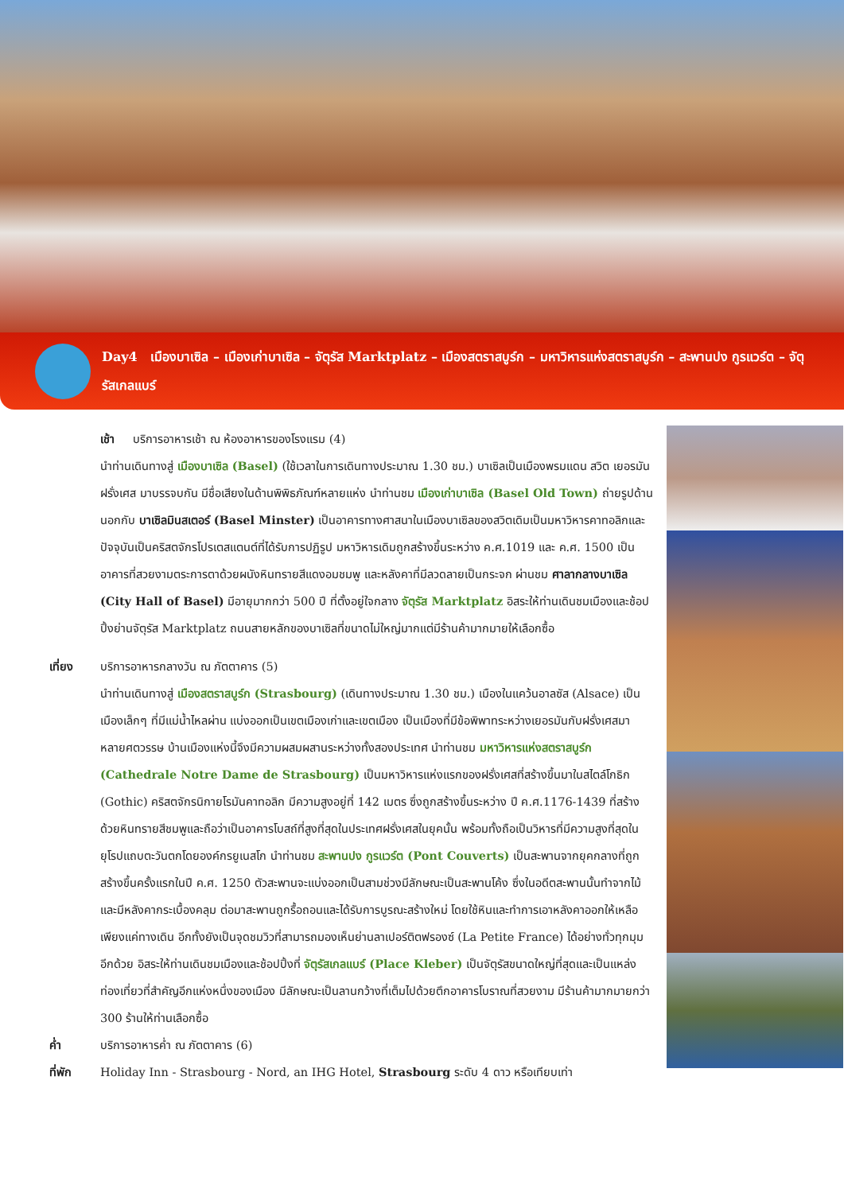Day4 เมืองบาเซิล – เมืองเก่าบาเซิล – จัตุรัส Marktplatz – เมืองสตราสบูร์ก – มหาวิหารแห่งสตราสบูร์ก – สะพานปง กูรแวร์ต – จัตุรัสเกลแบร์
เช้า บริการอาหารเช้า ณ ห้องอาหารของโรงแรม (4)
นำท่านเดินทางสู่ เมืองบาเซิล (Basel) (ใช้เวลาในการเดินทางประมาณ 1.30 ชม.) บาเซิลเป็นเมืองพรมแดน สวิต เยอรมัน ฝรั่งเศส มาบรรจบกัน มีชื่อเสียงในด้านพิพิธภัณฑ์หลายแห่ง นำท่านชม เมืองเก่าบาเซิล (Basel Old Town) ถ่ายรูปด้านนอกกับ บาเซิลมินสเตอร์ (Basel Minster) เป็นอาคารทางศาสนาในเมืองบาเซิลของสวิตเดิมเป็นมหาวิหารคาทอลิกและปัจจุบันเป็นคริสตจักรโปรเตสแตนต์ที่ได้รับการปฏิรูป มหาวิหารเดิมถูกสร้างขึ้นระหว่าง ค.ศ.1019 และ ค.ศ. 1500 เป็นอาคารที่สวยงามตระการตาด้วยผนังหินทรายสีแดงอมชมพู และหลังคาที่มีลวดลายเป็นกระจก ผ่านชม ศาลากลางบาเซิล (City Hall of Basel) มีอายุมากกว่า 500 ปี ที่ตั้งอยู่ใจกลาง จัตุรัส Marktplatz อิสระให้ท่านเดินชมเมืองและช้อปปิ้งย่านจัตุรัส Marktplatz ถนนสายหลักของบาเซิลที่ขนาดไม่ใหญ่มากแต่มีร้านค้ามากมายให้เลือกซื้อ
เที่ยง บริการอาหารกลางวัน ณ ภัตตาคาร (5)
นำท่านเดินทางสู่ เมืองสตราสบูร์ก (Strasbourg) (เดินทางประมาณ 1.30 ชม.) เมืองในแคว้นอาลซัส (Alsace) เป็นเมืองเล็กๆ ที่มีแม่น้ำไหลผ่าน แบ่งออกเป็นเขตเมืองเก่าและเขตเมือง เป็นเมืองที่มีข้อพิพาทระหว่างเยอรมันกับฝรั่งเศสมาหลายศตวรรษ บ้านเมืองแห่งนี้จึงมีความผสมผสานระหว่างทั้งสองประเทศ นำท่านชม มหาวิหารแห่งสตราสบูร์ก (Cathedrale Notre Dame de Strasbourg) เป็นมหาวิหารแห่งแรกของฝรั่งเศสที่สร้างขึ้นมาในสไตล์โกธิก (Gothic) คริสตจักรนิกายโรมันคาทอลิก มีความสูงอยู่ที่ 142 เมตร ซึ่งถูกสร้างขึ้นระหว่าง ปี ค.ศ.1176-1439 ที่สร้างด้วยหินทรายสีชมพูและถือว่าเป็นอาคารโบสถ์ที่สูงที่สุดในประเทศฝรั่งเศสในยุคนั้น พร้อมทั้งถือเป็นวิหารที่มีความสูงที่สุดในยุโรปแถบตะวันตกโดยองค์กรยูเนสโก นำท่านชม สะพานปง กูรแวร์ต (Pont Couverts) เป็นสะพานจากยุคกลางที่ถูกสร้างขึ้นครั้งแรกในปี ค.ศ. 1250 ตัวสะพานจะแบ่งออกเป็นสามช่วงมีลักษณะเป็นสะพานโค้ง ซึ่งในอดีตสะพานนั้นทำจากไม้และมีหลังคากระเบื้องคลุม ต่อมาสะพานถูกรื้อถอนและได้รับการบูรณะสร้างใหม่ โดยใช้หินและทำการเอาหลังคาออกให้เหลือเพียงแค่ทางเดิน อีกทั้งยังเป็นจุดชมวิวที่สามารถมองเห็นย่านลาเปอร์ติตฟรองซ์ (La Petite France) ได้อย่างทั่วทุกมุมอีกด้วย อิสระให้ท่านเดินชมเมืองและช้อปปิ้งที่ จัตุรัสเกลแบร์ (Place Kleber) เป็นจัตุรัสขนาดใหญ่ที่สุดและเป็นแหล่งท่องเที่ยวที่สำคัญอีกแห่งหนึ่งของเมือง มีลักษณะเป็นลานกว้างที่เต็มไปด้วยตึกอาคารโบราณที่สวยงาม มีร้านค้ามากมายกว่า 300 ร้านให้ท่านเลือกซื้อ
ค่ำ บริการอาหารค่ำ ณ ภัตตาคาร (6)
ที่พัก Holiday Inn - Strasbourg - Nord, an IHG Hotel, Strasbourg ระดับ 4 ดาว หรือเทียบเท่า